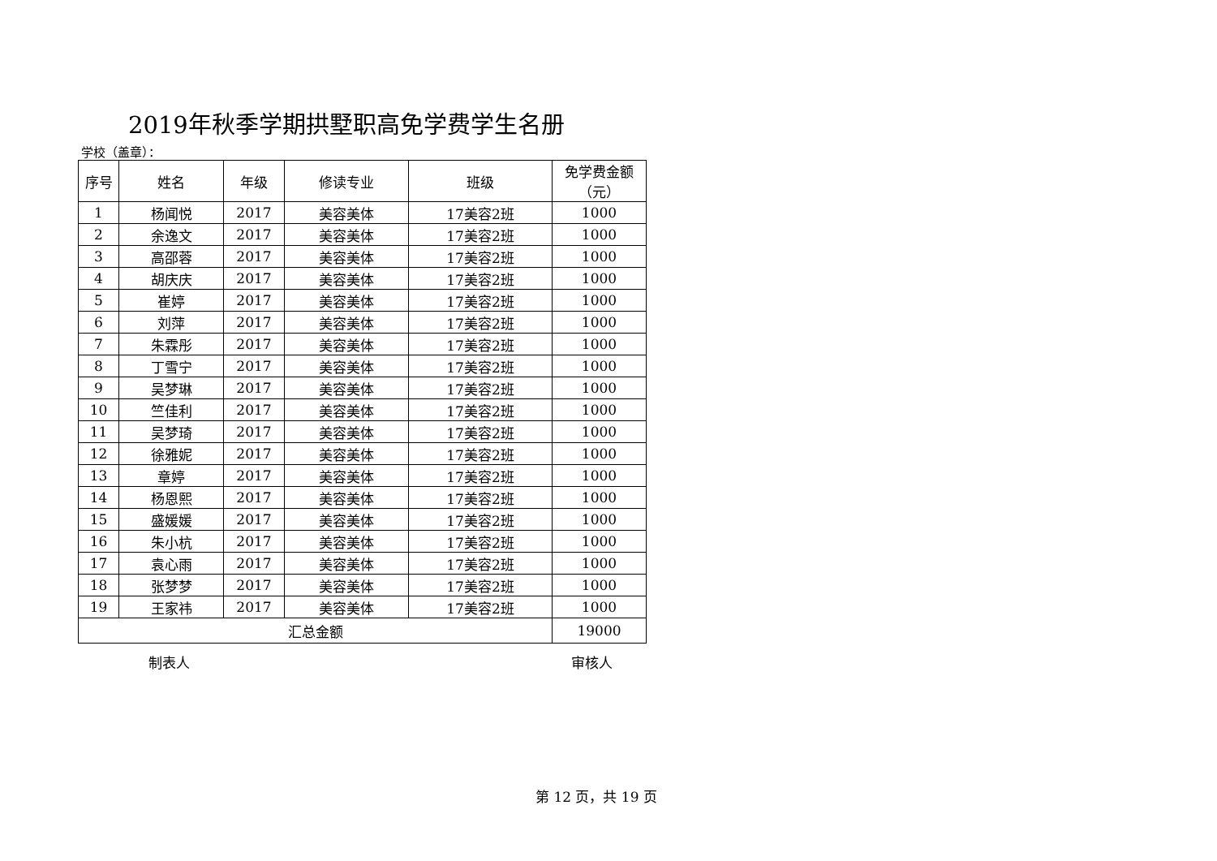2019年秋季学期拱墅职高免学费学生名册
学校（盖章）：
| 序号 | 姓名 | 年级 | 修读专业 | 班级 | 免学费金额 （元） |
| --- | --- | --- | --- | --- | --- |
| 1 | 杨闻悦 | 2017 | 美容美体 | 17美容2班 | 1000 |
| 2 | 余逸文 | 2017 | 美容美体 | 17美容2班 | 1000 |
| 3 | 高邵蓉 | 2017 | 美容美体 | 17美容2班 | 1000 |
| 4 | 胡庆庆 | 2017 | 美容美体 | 17美容2班 | 1000 |
| 5 | 崔婷 | 2017 | 美容美体 | 17美容2班 | 1000 |
| 6 | 刘萍 | 2017 | 美容美体 | 17美容2班 | 1000 |
| 7 | 朱霖彤 | 2017 | 美容美体 | 17美容2班 | 1000 |
| 8 | 丁雪宁 | 2017 | 美容美体 | 17美容2班 | 1000 |
| 9 | 吴梦琳 | 2017 | 美容美体 | 17美容2班 | 1000 |
| 10 | 竺佳利 | 2017 | 美容美体 | 17美容2班 | 1000 |
| 11 | 吴梦琦 | 2017 | 美容美体 | 17美容2班 | 1000 |
| 12 | 徐雅妮 | 2017 | 美容美体 | 17美容2班 | 1000 |
| 13 | 章婷 | 2017 | 美容美体 | 17美容2班 | 1000 |
| 14 | 杨恩熙 | 2017 | 美容美体 | 17美容2班 | 1000 |
| 15 | 盛媛媛 | 2017 | 美容美体 | 17美容2班 | 1000 |
| 16 | 朱小杭 | 2017 | 美容美体 | 17美容2班 | 1000 |
| 17 | 袁心雨 | 2017 | 美容美体 | 17美容2班 | 1000 |
| 18 | 张梦梦 | 2017 | 美容美体 | 17美容2班 | 1000 |
| 19 | 王家祎 | 2017 | 美容美体 | 17美容2班 | 1000 |
| 汇总金额 | | | | | 19000 |
制表人 审核人
第 12 页，共 19 页